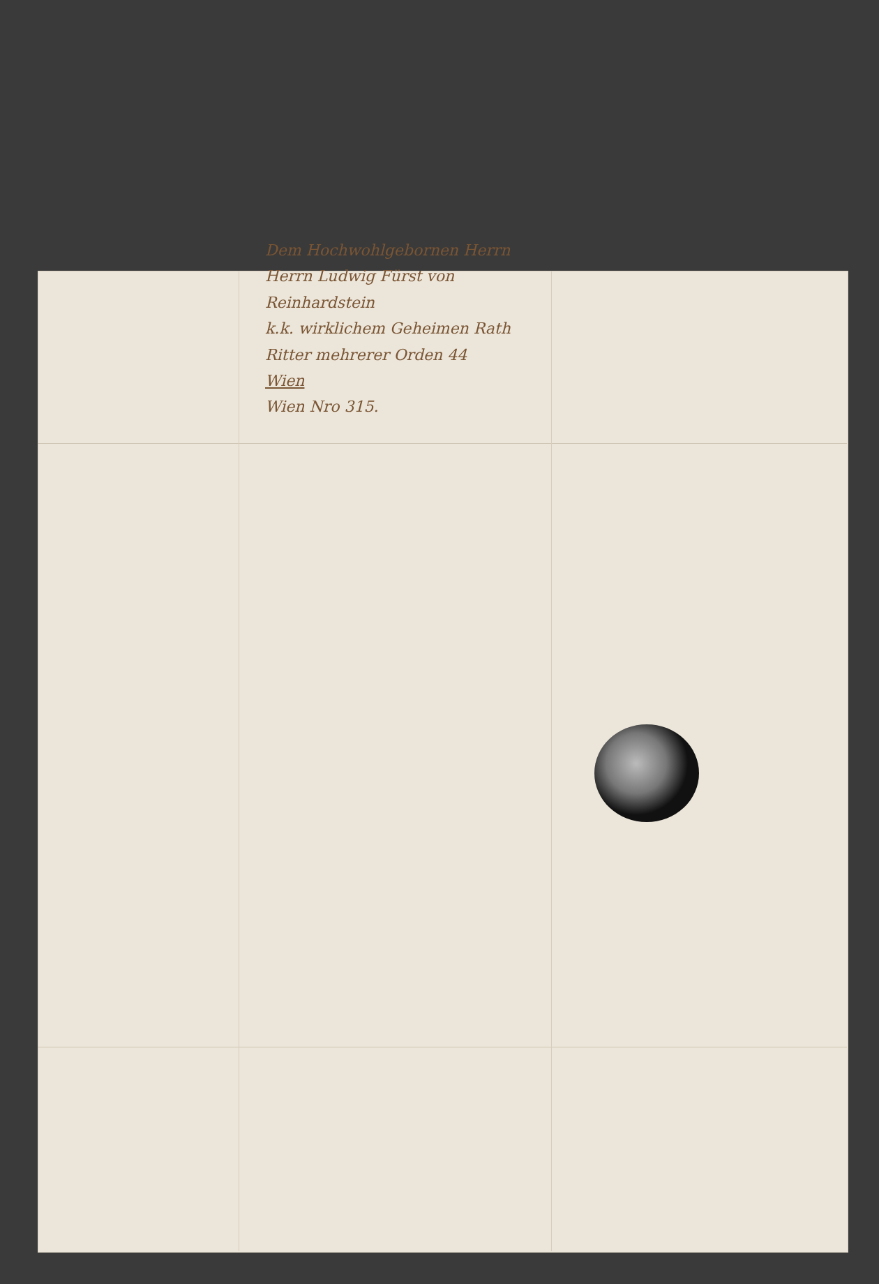Dem Hochwohlgebornen Herrn
Herrn Ludwig Fürst von Reinhardstein
k.k. wirklichem Geheimen Rath
Ritter mehrerer Orden 44
Wien
Wien Nro 315.